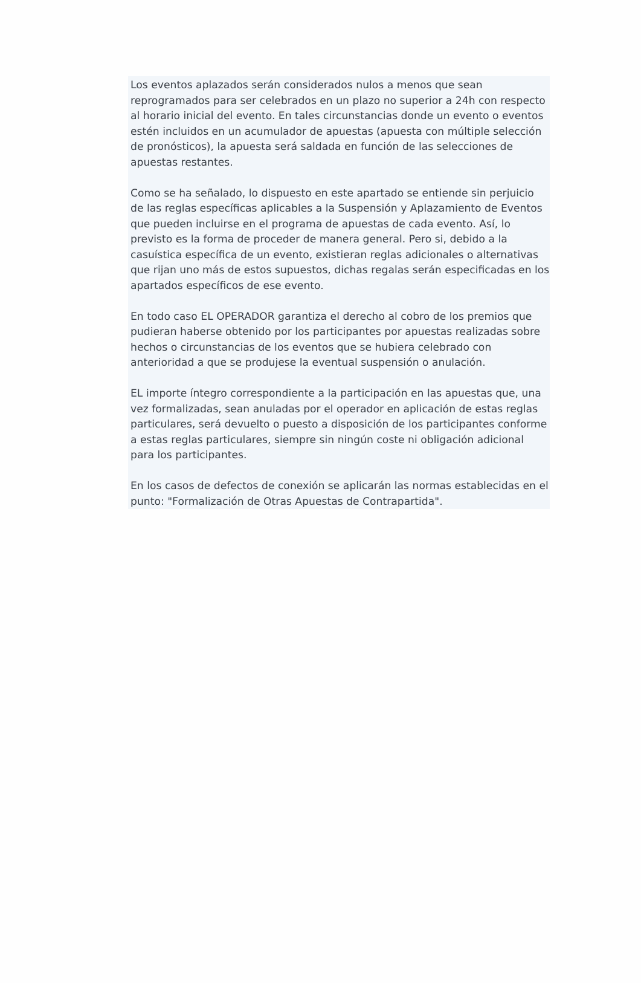Los eventos aplazados serán considerados nulos a menos que sean reprogramados para ser celebrados en un plazo no superior a 24h con respecto al horario inicial del evento. En tales circunstancias donde un evento o eventos estén incluidos en un acumulador de apuestas (apuesta con múltiple selección de pronósticos), la apuesta será saldada en función de las selecciones de apuestas restantes.
Como se ha señalado, lo dispuesto en este apartado se entiende sin perjuicio de las reglas específicas aplicables a la Suspensión y Aplazamiento de Eventos que pueden incluirse en el programa de apuestas de cada evento. Así, lo previsto es la forma de proceder de manera general. Pero si, debido a la casuística específica de un evento, existieran reglas adicionales o alternativas que rijan uno más de estos supuestos, dichas regalas serán especificadas en los apartados específicos de ese evento.
En todo caso EL OPERADOR garantiza el derecho al cobro de los premios que pudieran haberse obtenido por los participantes por apuestas realizadas sobre hechos o circunstancias de los eventos que se hubiera celebrado con anterioridad a que se produjese la eventual suspensión o anulación.
EL importe íntegro correspondiente a la participación en las apuestas que, una vez formalizadas, sean anuladas por el operador en aplicación de estas reglas particulares, será devuelto o puesto a disposición de los participantes conforme a estas reglas particulares, siempre sin ningún coste ni obligación adicional para los participantes.
En los casos de defectos de conexión se aplicarán las normas establecidas en el punto: "Formalización de Otras Apuestas de Contrapartida".